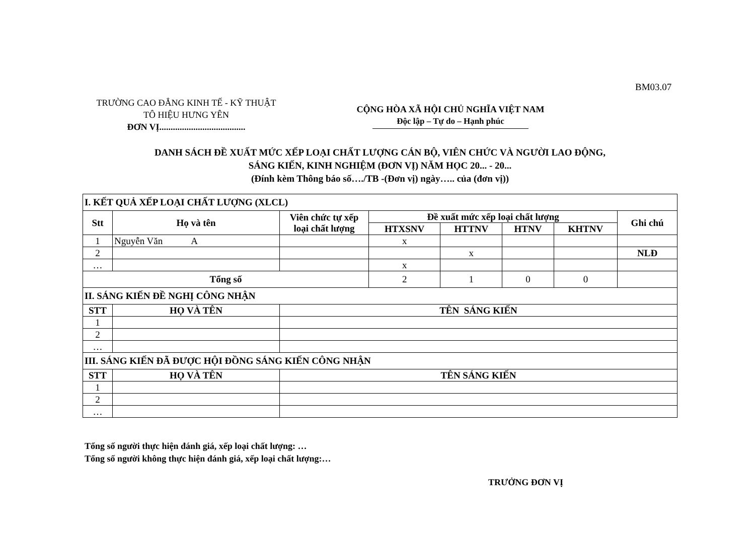BM03.07
TRƯỜNG CAO ĐẲNG KINH TẾ - KỸ THUẬT
TÔ HIỆU HƯNG YÊN
ĐƠN VỊ......................................
CỘNG HÒA XÃ HỘI CHỦ NGHĨA VIỆT NAM
Độc lập – Tự do – Hạnh phúc
DANH SÁCH ĐỀ XUẤT MỨC XẾP LOẠI CHẤT LƯỢNG CÁN BỘ, VIÊN CHỨC VÀ NGƯỜI LAO ĐỘNG,
SÁNG KIẾN, KINH NGHIỆM (ĐƠN VỊ) NĂM HỌC 20... - 20...
(Đính kèm Thông báo số…./TB -(Đơn vị) ngày….. của (đơn vị))
| I. KẾT QUẢ XẾP LOẠI CHẤT LƯỢNG (XLCL) | | | | | | | |
| Stt | Họ và tên | Viên chức tự xếp loại chất lượng | Đề xuất mức xếp loại chất lượng | | | | Ghi chú |
| | | | HTXSNV | HTTNV | HTNV | KHTNV | |
| 1 | Nguyễn Văn A | | x | | | | |
| 2 | | | | x | | | NLĐ |
| … | | | x | | | | |
| Tổng số | | | 2 | 1 | 0 | 0 | |
| II. SÁNG KIẾN ĐỀ NGHỊ CÔNG NHẬN | | | | | | | |
| STT | HỌ VÀ TÊN | TÊN SÁNG KIẾN | | | | | |
| 1 | | | | | | | |
| 2 | | | | | | | |
| … | | | | | | | |
| III. SÁNG KIẾN ĐÃ ĐƯỢC HỘI ĐỒNG SÁNG KIẾN CÔNG NHẬN | | | | | | | |
| STT | HỌ VÀ TÊN | TÊN SÁNG KIẾN | | | | | |
| 1 | | | | | | | |
| 2 | | | | | | | |
| … | | | | | | | |
Tổng số người thực hiện đánh giá, xếp loại chất lượng: …
Tổng số người không thực hiện đánh giá, xếp loại chất lượng:…
TRƯỞNG ĐƠN VỊ